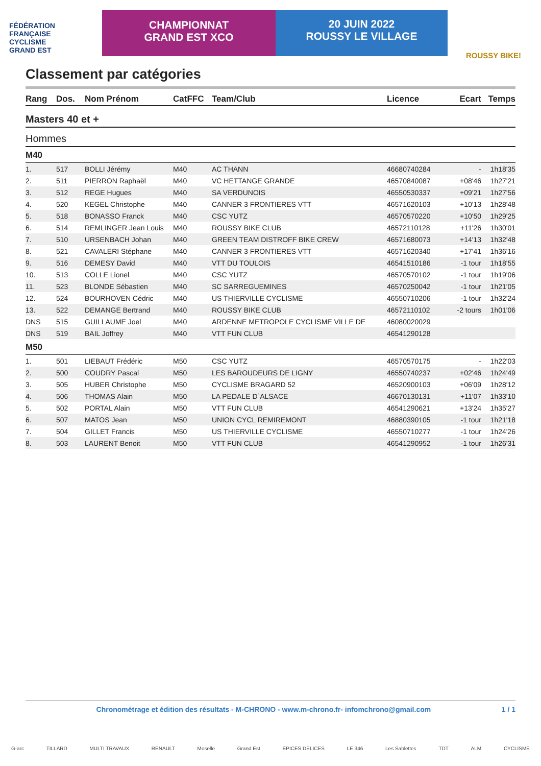FÉDÉRATION
FRANÇAISE
CYCLISME
GRAND EST
CHAMPIONNAT
GRAND EST XCO
20 JUIN 2022
ROUSSY LE VILLAGE
ROUSSY BIKE!
Classement par catégories
| Rang | Dos. | Nom Prénom | CatFFC | Team/Club | Licence | Ecart | Temps |
| --- | --- | --- | --- | --- | --- | --- | --- |
| Masters 40 et + | | | | | | | |
| Hommes | | | | | | | |
| M40 | | | | | | | |
| 1. | 517 | BOLLI Jérémy | M40 | AC THANN | 46680740284 | - | 1h18'35 |
| 2. | 511 | PIERRON Raphaël | M40 | VC HETTANGE GRANDE | 46570840087 | +08'46 | 1h27'21 |
| 3. | 512 | REGE Hugues | M40 | SA VERDUNOIS | 46550530337 | +09'21 | 1h27'56 |
| 4. | 520 | KEGEL Christophe | M40 | CANNER 3 FRONTIERES VTT | 46571620103 | +10'13 | 1h28'48 |
| 5. | 518 | BONASSO Franck | M40 | CSC YUTZ | 46570570220 | +10'50 | 1h29'25 |
| 6. | 514 | REMLINGER Jean Louis | M40 | ROUSSY BIKE CLUB | 46572110128 | +11'26 | 1h30'01 |
| 7. | 510 | URSENBACH Johan | M40 | GREEN TEAM DISTROFF BIKE CREW | 46571680073 | +14'13 | 1h32'48 |
| 8. | 521 | CAVALERI Stéphane | M40 | CANNER 3 FRONTIERES VTT | 46571620340 | +17'41 | 1h36'16 |
| 9. | 516 | DEMESY David | M40 | VTT DU TOULOIS | 46541510186 | -1 tour | 1h18'55 |
| 10. | 513 | COLLE Lionel | M40 | CSC YUTZ | 46570570102 | -1 tour | 1h19'06 |
| 11. | 523 | BLONDE Sébastien | M40 | SC SARREGUEMINES | 46570250042 | -1 tour | 1h21'05 |
| 12. | 524 | BOURHOVEN Cédric | M40 | US THIERVILLE CYCLISME | 46550710206 | -1 tour | 1h32'24 |
| 13. | 522 | DEMANGE Bertrand | M40 | ROUSSY BIKE CLUB | 46572110102 | -2 tours | 1h01'06 |
| DNS | 515 | GUILLAUME Joel | M40 | ARDENNE METROPOLE CYCLISME VILLE DE | 46080020029 | | |
| DNS | 519 | BAIL Joffrey | M40 | VTT FUN CLUB | 46541290128 | | |
| M50 | | | | | | | |
| 1. | 501 | LIEBAUT Frédéric | M50 | CSC YUTZ | 46570570175 | - | 1h22'03 |
| 2. | 500 | COUDRY Pascal | M50 | LES BAROUDEURS DE LIGNY | 46550740237 | +02'46 | 1h24'49 |
| 3. | 505 | HUBER Christophe | M50 | CYCLISME BRAGARD 52 | 46520900103 | +06'09 | 1h28'12 |
| 4. | 506 | THOMAS Alain | M50 | LA PEDALE D`ALSACE | 46670130131 | +11'07 | 1h33'10 |
| 5. | 502 | PORTAL Alain | M50 | VTT FUN CLUB | 46541290621 | +13'24 | 1h35'27 |
| 6. | 507 | MATOS Jean | M50 | UNION CYCL REMIREMONT | 46880390105 | -1 tour | 1h21'18 |
| 7. | 504 | GILLET Francis | M50 | US THIERVILLE CYCLISME | 46550710277 | -1 tour | 1h24'26 |
| 8. | 503 | LAURENT Benoit | M50 | VTT FUN CLUB | 46541290952 | -1 tour | 1h26'31 |
Chronométrage et édition des résultats - M-CHRONO - www.m-chrono.fr- infomchrono@gmail.com 1 / 1
G-arc TILLARD MULTI TRAVAUX RENAULT Moselle Grand Est EPICES DELICES LE 346 Les Sablettes TDT ALM CYCLISME